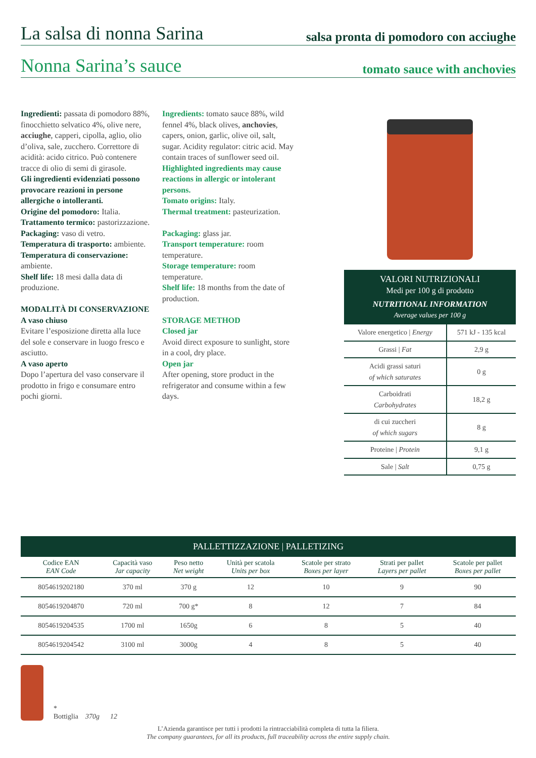La salsa di nonna Sarina salsa pronta di pomodoro con acciughe
Nonna Sarina’s sauce tomato sauce with anchovies
Ingredienti: passata di pomodoro 88%, finocchietto selvatico 4%, olive nere, acciughe, capperi, cipolla, aglio, olio d’oliva, sale, zucchero. Correttore di acidità: acido citrico. Può contenere tracce di olio di semi di girasole.
Gli ingredienti evidenziati possono provocare reazioni in persone allergiche o intolleranti.
Origine del pomodoro: Italia.
Trattamento termico: pastorizzazione.
Packaging: vaso di vetro.
Temperatura di trasporto: ambiente.
Temperatura di conservazione: ambiente.
Shelf life: 18 mesi dalla data di produzione.
MODALITÀ DI CONSERVAZIONE
A vaso chiuso
Evitare l’esposizione diretta alla luce del sole e conservare in luogo fresco e asciutto.
A vaso aperto
Dopo l’apertura del vaso conservare il prodotto in frigo e consumare entro pochi giorni.
Ingredients: tomato sauce 88%, wild fennel 4%, black olives, anchovies, capers, onion, garlic, olive oil, salt, sugar. Acidity regulator: citric acid. May contain traces of sunflower seed oil.
Highlighted ingredients may cause reactions in allergic or intolerant persons.
Tomato origins: Italy.
Thermal treatment: pasteurization.
Packaging: glass jar.
Transport temperature: room temperature.
Storage temperature: room temperature.
Shelf life: 18 months from the date of production.
STORAGE METHOD
Closed jar
Avoid direct exposure to sunlight, store in a cool, dry place.
Open jar
After opening, store product in the refrigerator and consume within a few days.
VALORI NUTRIZIONALI
Medi per 100 g di prodotto
NUTRITIONAL INFORMATION
Average values per 100 g
| Valore energetico / Energy | 571 kJ - 135 kcal |
| Grassi / Fat | 2,9 g |
| Acidi grassi saturi of which saturates | 0 g |
| Carboidrati Carbohydrates | 18,2 g |
| di cui zuccheri of which sugars | 8 g |
| Proteine / Protein | 9,1 g |
| Sale / Salt | 0,75 g |
PALLETTIZZAZIONE | PALLETIZING
| Codice EAN EAN Code | Capacità vaso Jar capacity | Peso netto Net weight | Unità per scatola Units per box | Scatole per strato Boxes per layer | Strati per pallet Layers per pallet | Scatole per pallet Boxes per pallet |
| --- | --- | --- | --- | --- | --- | --- |
| 8054619202180 | 370 ml | 370 g | 12 | 10 | 9 | 90 |
| 8054619204870 | 720 ml | 700 g* | 8 | 12 | 7 | 84 |
| 8054619204535 | 1700 ml | 1650g | 6 | 8 | 5 | 40 |
| 8054619204542 | 3100 ml | 3000g | 4 | 8 | 5 | 40 |
*
Bottiglia 370g 12
L’Azienda garantisce per tutti i prodotti la rintracciabilità completa di tutta la filiera.
The company guarantees, for all its products, full traceability across the entire supply chain.